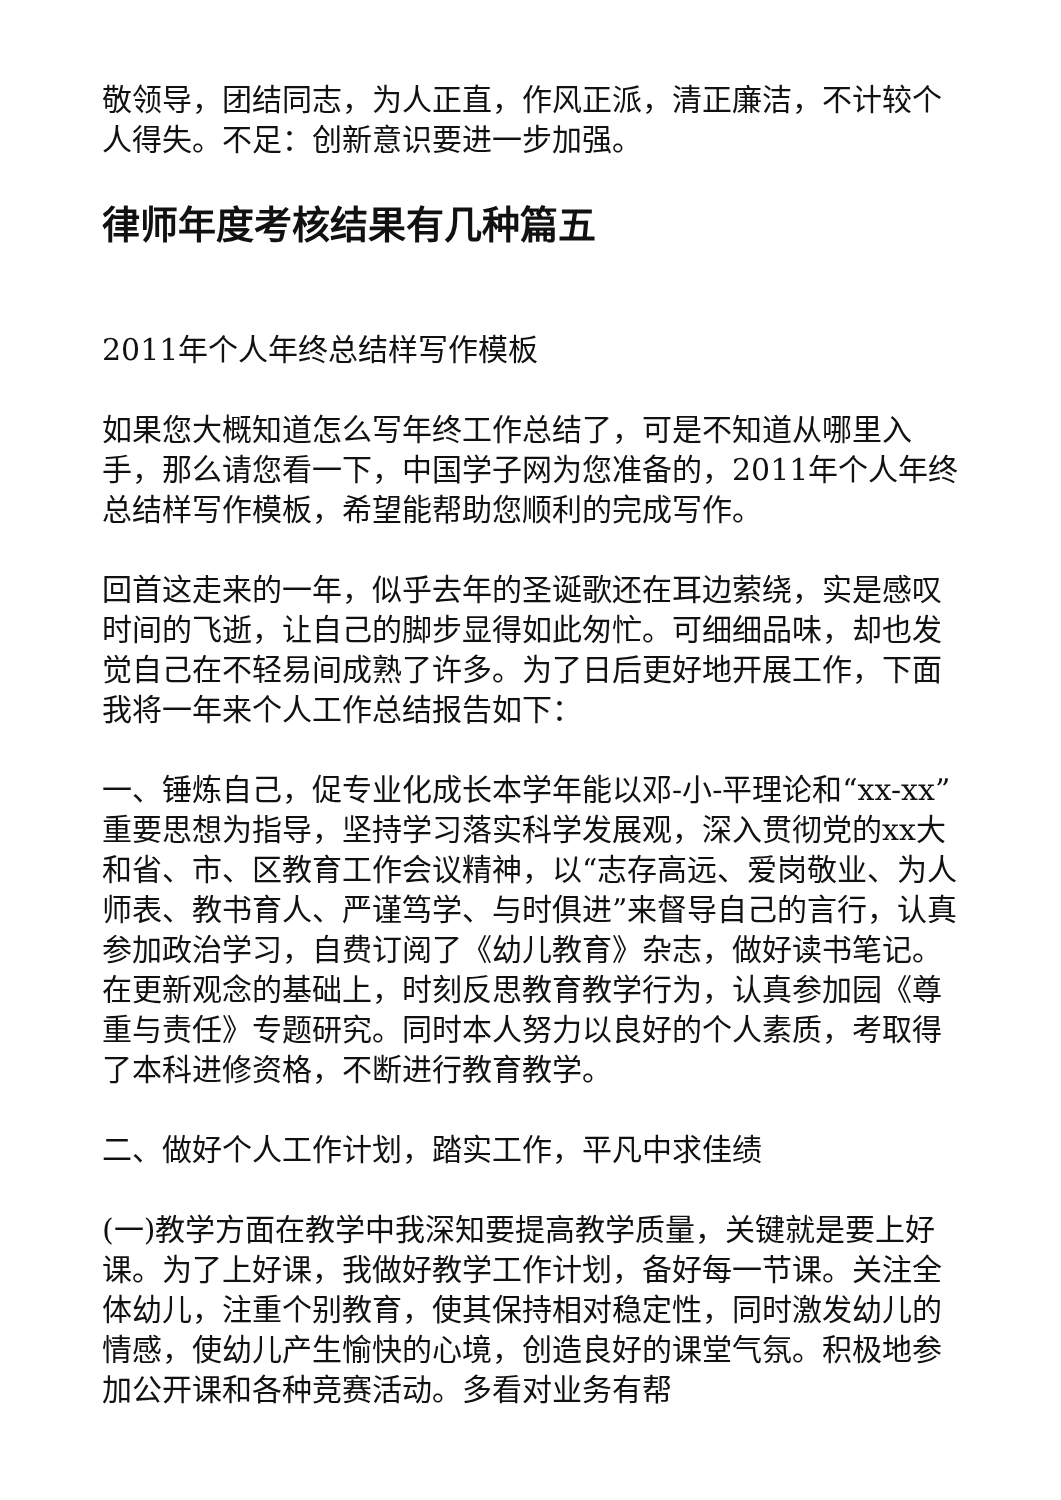敬领导，团结同志，为人正直，作风正派，清正廉洁，不计较个人得失。不足：创新意识要进一步加强。
律师年度考核结果有几种篇五
2011年个人年终总结样写作模板
如果您大概知道怎么写年终工作总结了，可是不知道从哪里入手，那么请您看一下，中国学子网为您准备的，2011年个人年终总结样写作模板，希望能帮助您顺利的完成写作。
回首这走来的一年，似乎去年的圣诞歌还在耳边萦绕，实是感叹时间的飞逝，让自己的脚步显得如此匆忙。可细细品味，却也发觉自己在不轻易间成熟了许多。为了日后更好地开展工作，下面我将一年来个人工作总结报告如下：
一、锤炼自己，促专业化成长本学年能以邓-小-平理论和“xx-xx”重要思想为指导，坚持学习落实科学发展观，深入贯彻党的xx大和省、市、区教育工作会议精神，以“志存高远、爱岗敬业、为人师表、教书育人、严谨笃学、与时俱进”来督导自己的言行，认真参加政治学习，自费订阅了《幼儿教育》杂志，做好读书笔记。在更新观念的基础上，时刻反思教育教学行为，认真参加园《尊重与责任》专题研究。同时本人努力以良好的个人素质，考取得了本科进修资格，不断进行教育教学。
二、做好个人工作计划，踏实工作，平凡中求佳绩
(一)教学方面在教学中我深知要提高教学质量，关键就是要上好课。为了上好课，我做好教学工作计划，备好每一节课。关注全体幼儿，注重个别教育，使其保持相对稳定性，同时激发幼儿的情感，使幼儿产生愉快的心境，创造良好的课堂气氛。积极地参加公开课和各种竞赛活动。多看对业务有帮